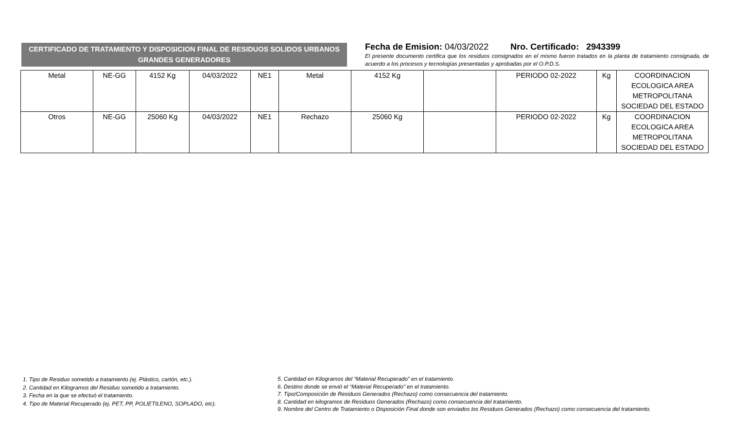CERTIFICADO DE TRATAMIENTO Y DISPOSICION FINAL DE RESIDUOS SOLIDOS URBANOS
GRANDES GENERADORES
Fecha de Emision: 04/03/2022 Nro. Certificado: 2943399
El presente documento certifica que los residuos consignados en el mismo fueron tratados en la planta de tratamiento consignada, de acuerdo a los procesos y tecnologías presentadas y aprobadas por el O.P.D.S.
| Metal | NE-GG | 4152 Kg | 04/03/2022 | NE1 | Metal | 4152 Kg | | PERIODO 02-2022 | Kg | COORDINACION ECOLOGICA AREA METROPOLITANA SOCIEDAD DEL ESTADO |
| Otros | NE-GG | 25060 Kg | 04/03/2022 | NE1 | Rechazo | 25060 Kg | | PERIODO 02-2022 | Kg | COORDINACION ECOLOGICA AREA METROPOLITANA SOCIEDAD DEL ESTADO |
1. Tipo de Residuo sometido a tratamiento (ej. Plástico, cartón, etc.).
2. Cantidad en Kilogramos del Residuo sometido a tratamiento.
3. Fecha en la que se efectuó el tratamiento.
4. Tipo de Material Recuperado (ej. PET, PP, POLIETILENO, SOPLADO, etc).
5. Cantidad en Kilogramos del “Material Recuperado” en el tratamiento.
6. Destino donde se envió el “Material Recuperado” en el tratamiento.
7. Tipo/Composición de Residuos Generados (Rechazo) como consecuencia del tratamiento.
8. Cantidad en kilogramos de Residuos Generados (Rechazo) como consecuencia del tratamiento.
9. Nombre del Centro de Tratamiento o Disposición Final donde son enviados los Residuos Generados (Rechazo) como consecuencia del tratamiento.